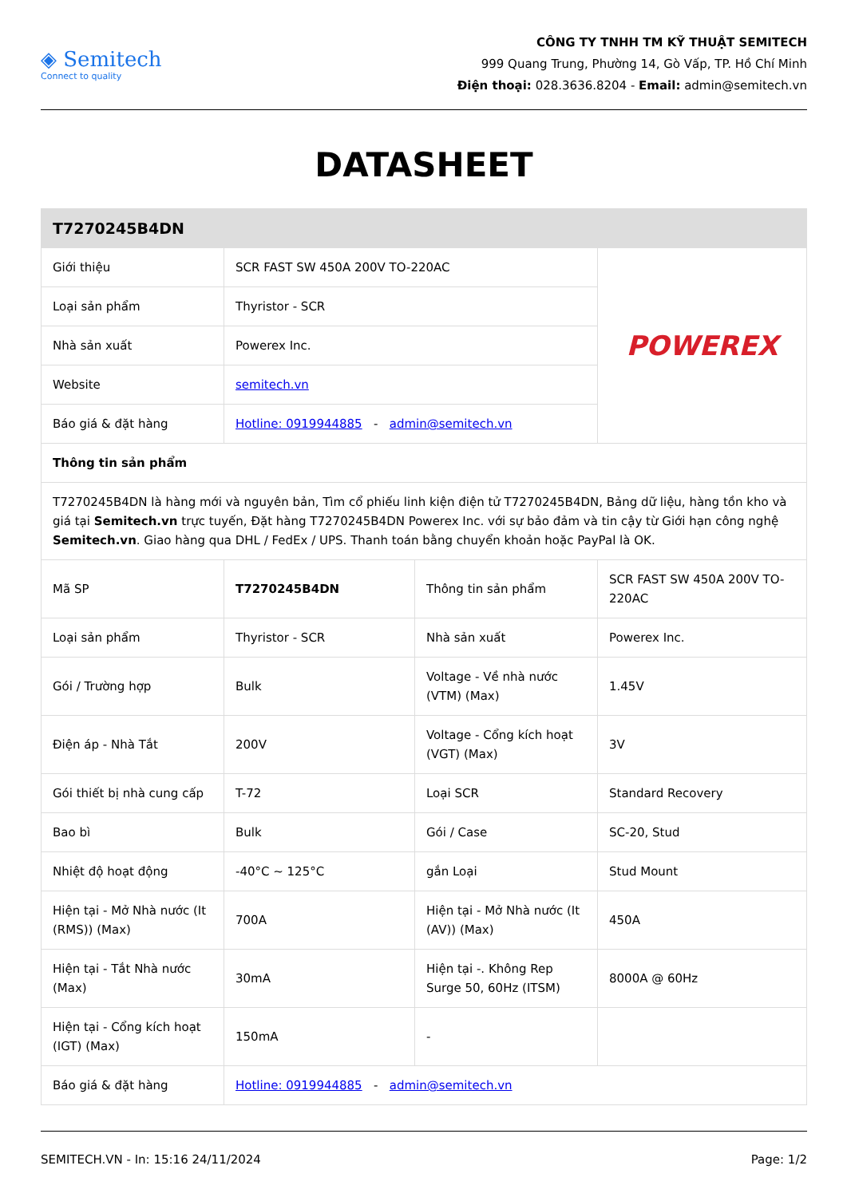◈ Semitech
Connect to quality
CÔNG TY TNHH TM KỸ THUẬT SEMITECH
999 Quang Trung, Phường 14, Gò Vấp, TP. Hồ Chí Minh
Điện thoại: 028.3636.8204 - Email: admin@semitech.vn
DATASHEET
| T7270245B4DN | | | |
| --- | --- | --- | --- |
| Giới thiệu | SCR FAST SW 450A 200V TO-220AC | | POWEREX |
| Loại sản phẩm | Thyristor - SCR | | |
| Nhà sản xuất | Powerex Inc. | | |
| Website | semitech.vn | | |
| Báo giá & đặt hàng | Hotline: 0919944885 - admin@semitech.vn | | |
| Thông tin sản phẩm | | | |
| T7270245B4DN là hàng mới và nguyên bản, Tìm cổ phiếu linh kiện điện tử T7270245B4DN, Bảng dữ liệu, hàng tồn kho và giá tại Semitech.vn trực tuyến, Đặt hàng T7270245B4DN Powerex Inc. với sự bảo đảm và tin cậy từ Giới hạn công nghệ Semitech.vn . Giao hàng qua DHL / FedEx / UPS. Thanh toán bằng chuyển khoản hoặc PayPal là OK. | | | |
| Mã SP | T7270245B4DN | Thông tin sản phẩm | SCR FAST SW 450A 200V TO-220AC |
| Loại sản phẩm | Thyristor - SCR | Nhà sản xuất | Powerex Inc. |
| Gói / Trường hợp | Bulk | Voltage - Về nhà nước (VTM) (Max) | 1.45V |
| Điện áp - Nhà Tắt | 200V | Voltage - Cổng kích hoạt (VGT) (Max) | 3V |
| Gói thiết bị nhà cung cấp | T-72 | Loại SCR | Standard Recovery |
| Bao bì | Bulk | Gói / Case | SC-20, Stud |
| Nhiệt độ hoạt động | -40°C ~ 125°C | gắn Loại | Stud Mount |
| Hiện tại - Mở Nhà nước (It (RMS)) (Max) | 700A | Hiện tại - Mở Nhà nước (It (AV)) (Max) | 450A |
| Hiện tại - Tắt Nhà nước (Max) | 30mA | Hiện tại -. Không Rep Surge 50, 60Hz (ITSM) | 8000A @ 60Hz |
| Hiện tại - Cổng kích hoạt (IGT) (Max) | 150mA | - | |
| Báo giá & đặt hàng | Hotline: 0919944885 - admin@semitech.vn | | |
SEMITECH.VN - In: 15:16 24/11/2024 Page: 1/2